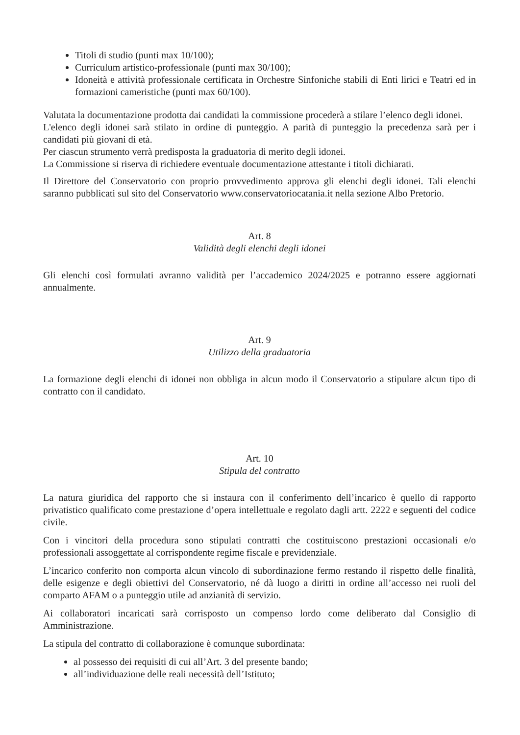Titoli di studio (punti max 10/100);
Curriculum artistico-professionale (punti max 30/100);
Idoneità e attività professionale certificata in Orchestre Sinfoniche stabili di Enti lirici e Teatri ed in formazioni cameristiche (punti max 60/100).
Valutata la documentazione prodotta dai candidati la commissione procederà a stilare l’elenco degli idonei.
L'elenco degli idonei sarà stilato in ordine di punteggio. A parità di punteggio la precedenza sarà per i candidati più giovani di età.
Per ciascun strumento verrà predisposta la graduatoria di merito degli idonei.
La Commissione si riserva di richiedere eventuale documentazione attestante i titoli dichiarati.
Il Direttore del Conservatorio con proprio provvedimento approva gli elenchi degli idonei. Tali elenchi saranno pubblicati sul sito del Conservatorio www.conservatoriocatania.it nella sezione Albo Pretorio.
Art. 8
Validità degli elenchi degli idonei
Gli elenchi così formulati avranno validità per l’accademico 2024/2025 e potranno essere aggiornati annualmente.
Art. 9
Utilizzo della graduatoria
La formazione degli elenchi di idonei non obbliga in alcun modo il Conservatorio a stipulare alcun tipo di contratto con il candidato.
Art. 10
Stipula del contratto
La natura giuridica del rapporto che si instaura con il conferimento dell’incarico è quello di rapporto privatistico qualificato come prestazione d’opera intellettuale e regolato dagli artt. 2222 e seguenti del codice civile.
Con i vincitori della procedura sono stipulati contratti che costituiscono prestazioni occasionali e/o professionali assoggettate al corrispondente regime fiscale e previdenziale.
L’incarico conferito non comporta alcun vincolo di subordinazione fermo restando il rispetto delle finalità, delle esigenze e degli obiettivi del Conservatorio, né dà luogo a diritti in ordine all’accesso nei ruoli del comparto AFAM o a punteggio utile ad anzianità di servizio.
Ai collaboratori incaricati sarà corrisposto un compenso lordo come deliberato dal Consiglio di Amministrazione.
La stipula del contratto di collaborazione è comunque subordinata:
al possesso dei requisiti di cui all’Art. 3 del presente bando;
all’individuazione delle reali necessità dell’Istituto;